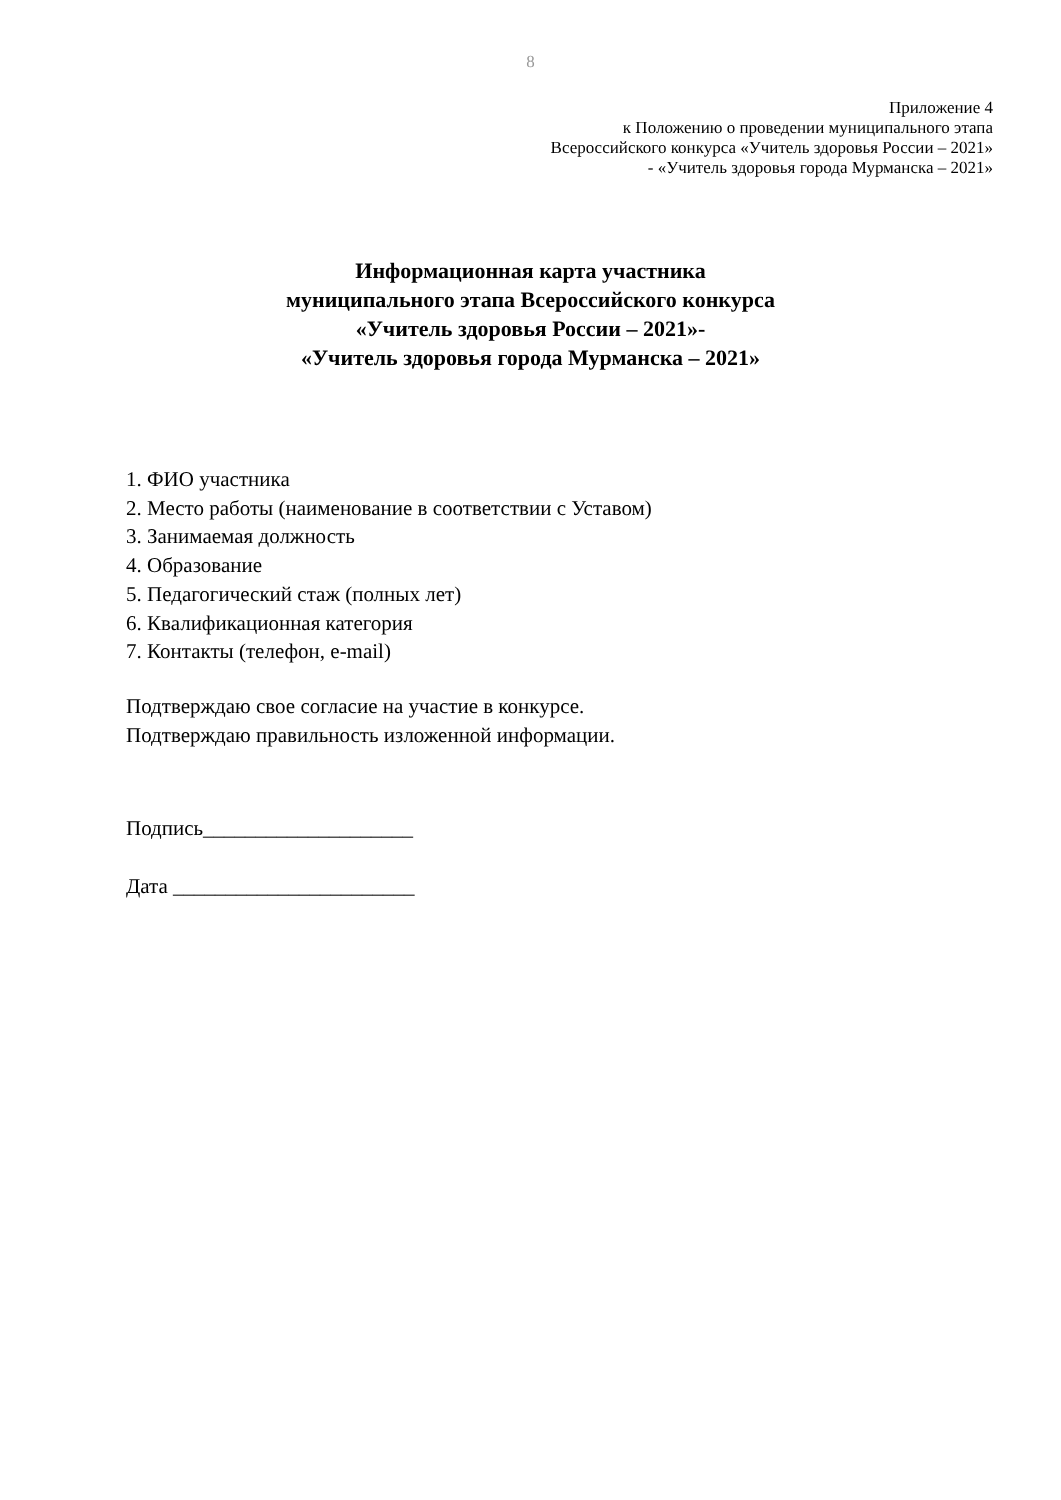8
Приложение 4
к Положению о проведении муниципального этапа
Всероссийского конкурса «Учитель здоровья России – 2021»
- «Учитель здоровья города Мурманска – 2021»
Информационная карта участника
муниципального этапа Всероссийского конкурса
«Учитель здоровья России – 2021»-
«Учитель здоровья города Мурманска – 2021»
1. ФИО участника
2. Место работы (наименование в соответствии с Уставом)
3. Занимаемая должность
4. Образование
5. Педагогический стаж (полных лет)
6. Квалификационная категория
7. Контакты (телефон, e-mail)
Подтверждаю свое согласие на участие в конкурсе.
Подтверждаю правильность изложенной информации.
Подпись____________________
Дата _______________________